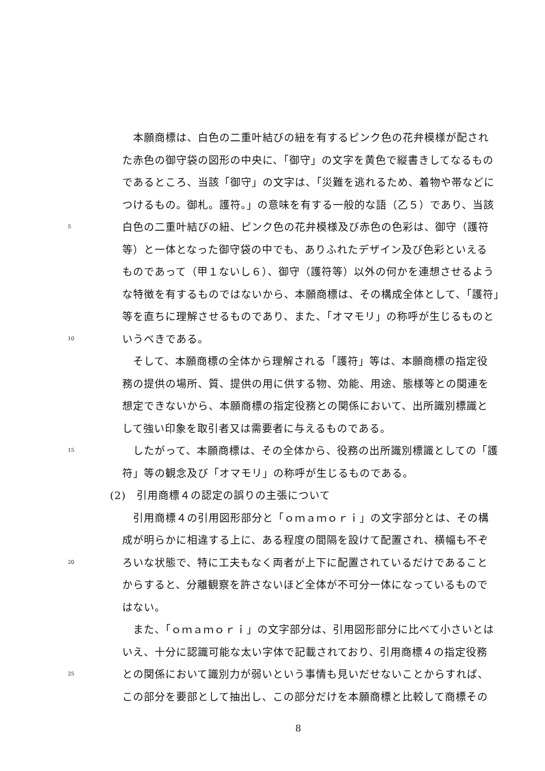本願商標は、白色の二重叶結びの紐を有するピンク色の花弁模様が配され
た赤色の御守袋の図形の中央に、「御守」の文字を黄色で縦書きしてなるもの
であるところ、当該「御守」の文字は、「災難を逃れるため、着物や帯などに
つけるもの。御札。護符。」の意味を有する一般的な語（乙５）であり、当該
5 白色の二重叶結びの紐、ピンク色の花弁模様及び赤色の色彩は、御守（護符
等）と一体となった御守袋の中でも、ありふれたデザイン及び色彩といえる
ものであって（甲１ないし６）、御守（護符等）以外の何かを連想させるよう
な特徴を有するものではないから、本願商標は、その構成全体として、「護符」
等を直ちに理解させるものであり、また、「オマモリ」の称呼が生じるものと
10 いうべきである。
　そして、本願商標の全体から理解される「護符」等は、本願商標の指定役
務の提供の場所、質、提供の用に供する物、効能、用途、態様等との関連を
想定できないから、本願商標の指定役務との関係において、出所識別標識と
して強い印象を取引者又は需要者に与えるものである。
15　したがって、本願商標は、その全体から、役務の出所識別標識としての「護
符」等の観念及び「オマモリ」の称呼が生じるものである。
(2)　引用商標４の認定の誤りの主張について
　引用商標４の引用図形部分と「ｏｍａｍｏｒｉ」の文字部分とは、その構
成が明らかに相違する上に、ある程度の間隔を設けて配置され、横幅も不ぞ
20 ろいな状態で、特に工夫もなく両者が上下に配置されているだけであること
からすると、分離観察を許さないほど全体が不可分一体になっているもので
はない。
　また、「ｏｍａｍｏｒｉ」の文字部分は、引用図形部分に比べて小さいとは
いえ、十分に認識可能な太い字体で記載されており、引用商標４の指定役務
25 との関係において識別力が弱いという事情も見いだせないことからすれば、
この部分を要部として抽出し、この部分だけを本願商標と比較して商標その
8